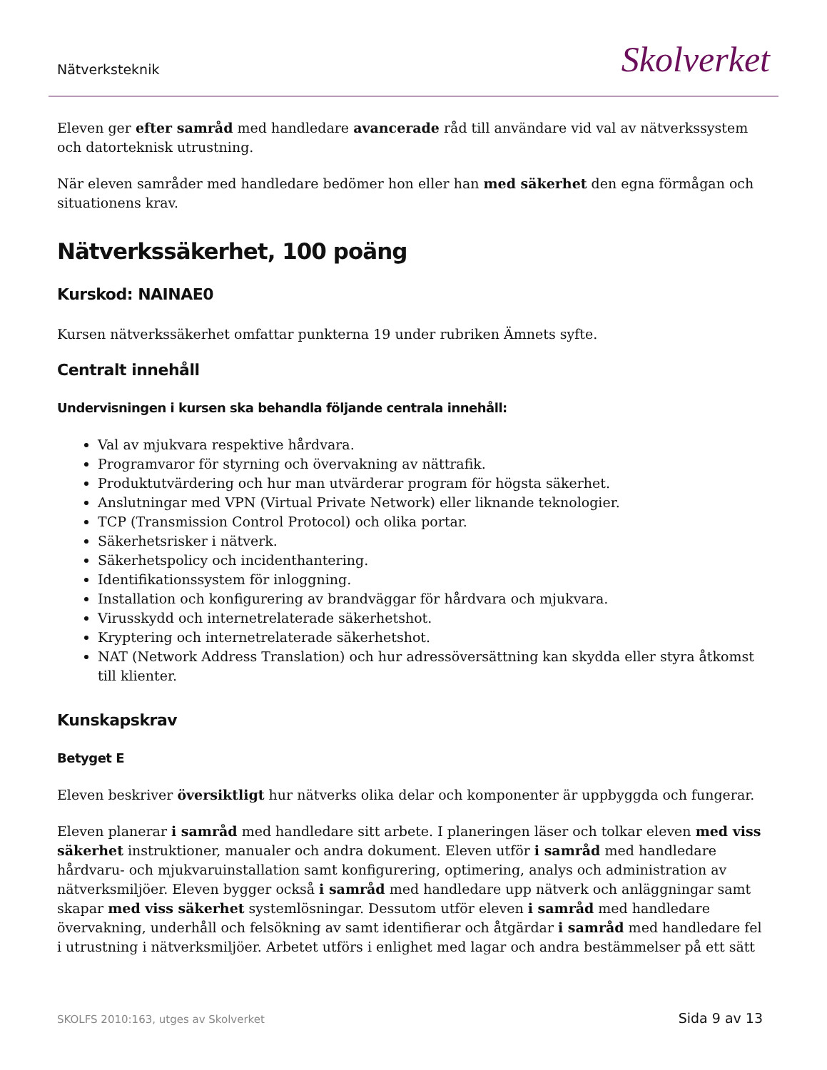Nätverksteknik Skolverket
Eleven ger efter samråd med handledare avancerade råd till användare vid val av nätverkssystem och datorteknisk utrustning.
När eleven samråder med handledare bedömer hon eller han med säkerhet den egna förmågan och situationens krav.
Nätverkssäkerhet, 100 poäng
Kurskod: NAINAE0
Kursen nätverkssäkerhet omfattar punkterna 19 under rubriken Ämnets syfte.
Centralt innehåll
Undervisningen i kursen ska behandla följande centrala innehåll:
Val av mjukvara respektive hårdvara.
Programvaror för styrning och övervakning av nättrafik.
Produktutvärdering och hur man utvärderar program för högsta säkerhet.
Anslutningar med VPN (Virtual Private Network) eller liknande teknologier.
TCP (Transmission Control Protocol) och olika portar.
Säkerhetsrisker i nätverk.
Säkerhetspolicy och incidenthantering.
Identifikationssystem för inloggning.
Installation och konfigurering av brandväggar för hårdvara och mjukvara.
Virusskydd och internetrelaterade säkerhetshot.
Kryptering och internetrelaterade säkerhetshot.
NAT (Network Address Translation) och hur adressöversättning kan skydda eller styra åtkomst till klienter.
Kunskapskrav
Betyget E
Eleven beskriver översiktligt hur nätverks olika delar och komponenter är uppbyggda och fungerar.
Eleven planerar i samråd med handledare sitt arbete. I planeringen läser och tolkar eleven med viss säkerhet instruktioner, manualer och andra dokument. Eleven utför i samråd med handledare hårdvaru- och mjukvaruinstallation samt konfigurering, optimering, analys och administration av nätverksmiljöer. Eleven bygger också i samråd med handledare upp nätverk och anläggningar samt skapar med viss säkerhet systemlösningar. Dessutom utför eleven i samråd med handledare övervakning, underhåll och felsökning av samt identifierar och åtgärdar i samråd med handledare fel i utrustning i nätverksmiljöer. Arbetet utförs i enlighet med lagar och andra bestämmelser på ett sätt
SKOLFS 2010:163, utges av Skolverket Sida 9 av 13